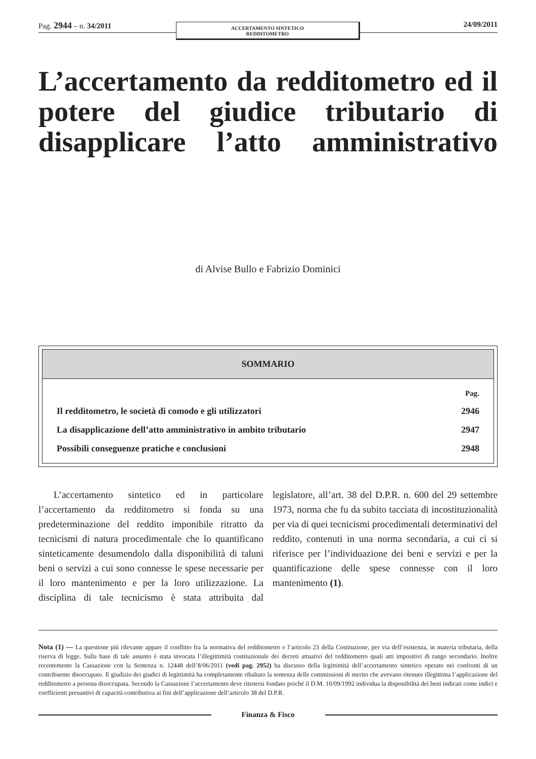Pag. 2944 – n. 34/2011
ACCERTAMENTO SINTETICO
REDDITOMETRO
24/09/2011
L’accertamento da redditometro ed il potere del giudice tributario di disapplicare l’atto amministrativo
di Alvise Bullo e Fabrizio Dominici
| SOMMARIO | |
| --- | --- |
| | Pag. |
| Il redditometro, le società di comodo e gli utilizzatori | 2946 |
| La disapplicazione dell’atto amministrativo in ambito tributario | 2947 |
| Possibili conseguenze pratiche e conclusioni | 2948 |
L’accertamento sintetico ed in particolare l’accertamento da redditometro si fonda su una predeterminazione del reddito imponibile ritratto da tecnicismi di natura procedimentale che lo quantificano sinteticamente desumendolo dalla disponibilità di taluni beni o servizi a cui sono connesse le spese necessarie per il loro mantenimento e per la loro utilizzazione. La disciplina di tale tecnicismo è stata attribuita dal legislatore, all’art. 38 del D.P.R. n. 600 del 29 settembre 1973, norma che fu da subito tacciata di incostituzionalità per via di quei tecnicismi procedimentali determinativi del reddito, contenuti in una norma secondaria, a cui ci si riferisce per l’individuazione dei beni e servizi e per la quantificazione delle spese connesse con il loro mantenimento (1).
Nota (1) — La questione più rilevante appare il conflitto fra la normativa del redditometro e l’articolo 23 della Costituzione, per via dell’esistenza, in materia tributaria, della riserva di legge. Sulla base di tale assunto è stata invocata l’illegittimità costituzionale dei decreti attuativi del redditometro quali atti impositivi di rango secondario. Inoltre recentemente la Cassazione con la Sentenza n. 12448 dell’8/06/2011 (vedi pag. 2952) ha discusso della legittimità dell’accertamento sintetico operato nei confronti di un contribuente disoccupato. Il giudizio dei giudici di legittimità ha completamente ribaltato la sentenza delle commissioni di merito che avevano ritenuto illegittima l’applicazione del redditometro a persona disoccupata. Secondo la Cassazione l’accertamento deve ritenersi fondato poiché il D.M. 10/09/1992 individua la disponibilità dei beni indicati come indici e coefficienti presuntivi di capacità contributiva ai fini dell’applicazione dell’articolo 38 del D.P.R.
Finanza & Fisco